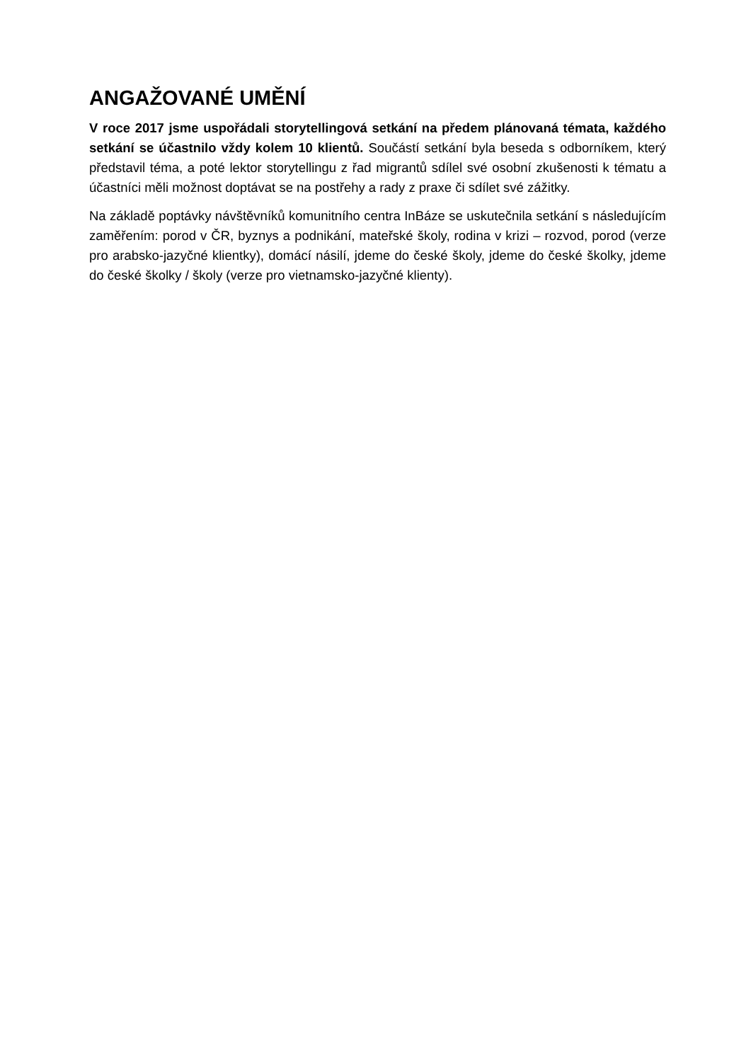ANGAŽOVANÉ UMĚNÍ
V roce 2017 jsme uspořádali storytellingová setkání na předem plánovaná témata, každého setkání se účastnilo vždy kolem 10 klientů. Součástí setkání byla beseda s odborníkem, který představil téma, a poté lektor storytellingu z řad migrantů sdílel své osobní zkušenosti k tématu a účastníci měli možnost doptávat se na postřehy a rady z praxe či sdílet své zážitky.
Na základě poptávky návštěvníků komunitního centra InBáze se uskutečnila setkání s následujícím zaměřením: porod v ČR, byznys a podnikání, mateřské školy, rodina v krizi – rozvod, porod (verze pro arabsko-jazyčné klientky), domácí násilí, jdeme do české školy, jdeme do české školky, jdeme do české školky / školy (verze pro vietnamsko-jazyčné klienty).